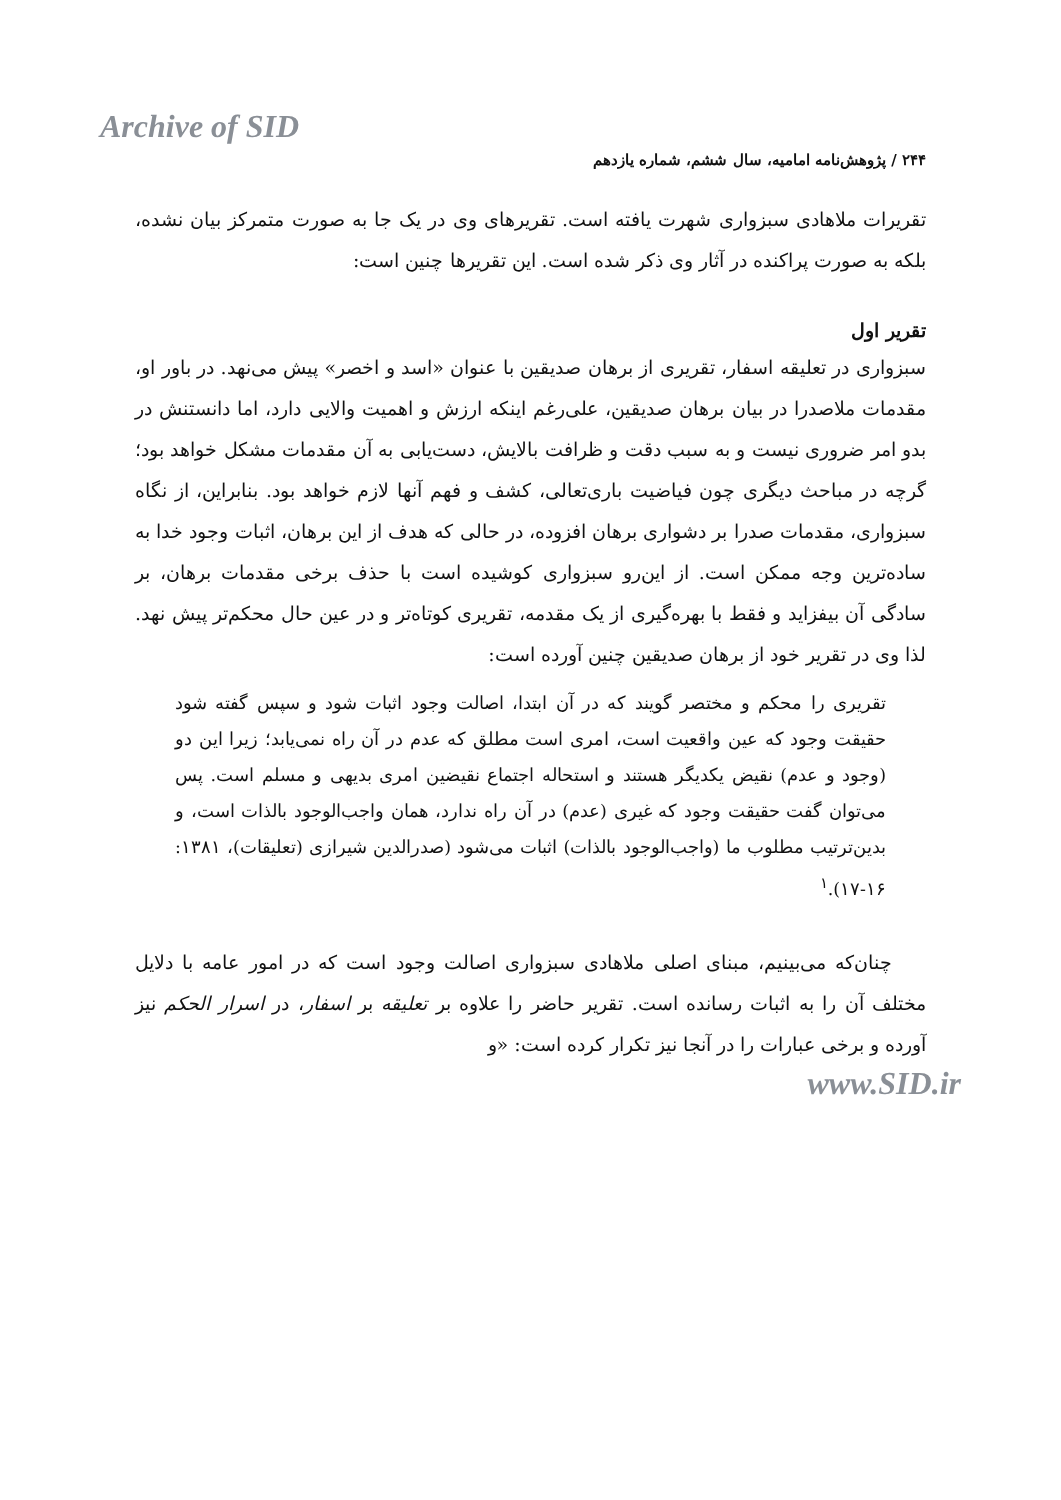Archive of SID
۲۴۴ / پژوهش‌نامه امامیه، سال ششم، شماره یازدهم
تقریرات ملاهادی سبزواری شهرت یافته است. تقریرهای وی در یک جا به صورت متمرکز بیان نشده، بلکه به صورت پراکنده در آثار وی ذکر شده است. این تقریرها چنین است:
تقریر اول
سبزواری در تعلیقه اسفار، تقریری از برهان صدیقین با عنوان «اسد و اخصر» پیش می‌نهد. در باور او، مقدمات ملاصدرا در بیان برهان صدیقین، علی‌رغم اینکه ارزش و اهمیت والایی دارد، اما دانستنش در بدو امر ضروری نیست و به سبب دقت و ظرافت بالایش، دست‌یابی به آن مقدمات مشکل خواهد بود؛ گرچه در مباحث دیگری چون فیاضیت باری‌تعالی، کشف و فهم آنها لازم خواهد بود. بنابراین، از نگاه سبزواری، مقدمات صدرا بر دشواری برهان افزوده، در حالی که هدف از این برهان، اثبات وجود خدا به ساده‌ترین وجه ممکن است. از این‌رو سبزواری کوشیده است با حذف برخی مقدمات برهان، بر سادگی آن بیفزاید و فقط با بهره‌گیری از یک مقدمه، تقریری کوتاه‌تر و در عین حال محکم‌تر پیش نهد. لذا وی در تقریر خود از برهان صدیقین چنین آورده است:
تقریری را محکم و مختصر گویند که در آن ابتدا، اصالت وجود اثبات شود و سپس گفته شود حقیقت وجود که عین واقعیت است، امری است مطلق که عدم در آن راه نمی‌یابد؛ زیرا این دو (وجود و عدم) نقیض یکدیگر هستند و استحاله اجتماع نقیضین امری بدیهی و مسلم است. پس می‌توان گفت حقیقت وجود که غیری (عدم) در آن راه ندارد، همان واجب‌الوجود بالذات است، و بدین‌ترتیب مطلوب ما (واجب‌الوجود بالذات) اثبات می‌شود (صدرالدین شیرازی (تعلیقات)، ۱۳۸۱: ۱۶-۱۷).<sup>۱</sup>
چنان‌که می‌بینیم، مبنای اصلی ملاهادی سبزواری اصالت وجود است که در امور عامه با دلایل مختلف آن را به اثبات رسانده است. تقریر حاضر را علاوه بر تعلیقه بر اسفار، در اسرار الحکم نیز آورده و برخی عبارات را در آنجا نیز تکرار کرده است: «و
www.SID.ir